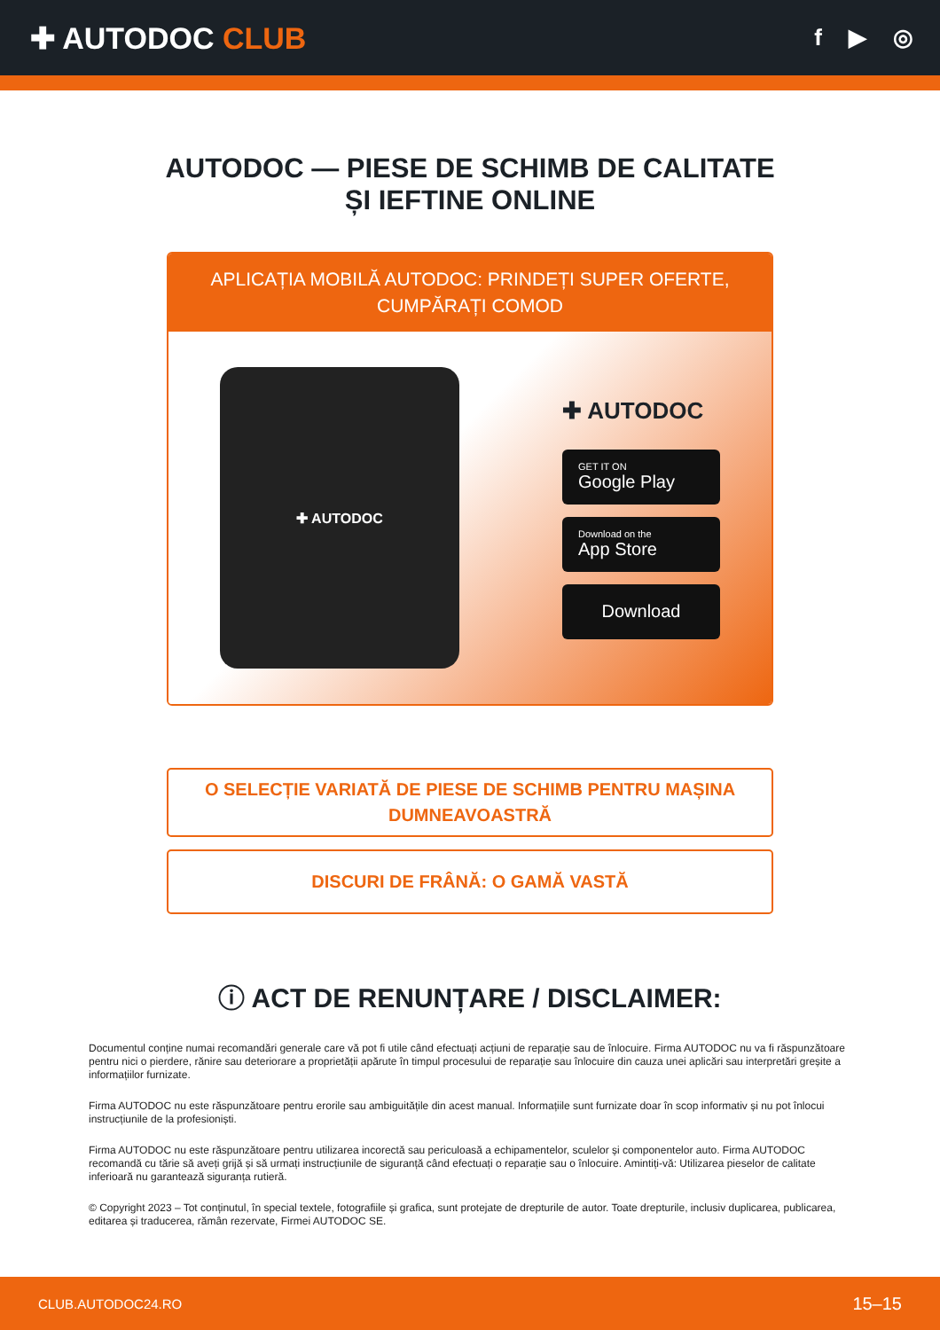✚ AUTODOC CLUB
f ▶ ◎
AUTODOC — PIESE DE SCHIMB DE CALITATE ȘI IEFTINE ONLINE
APLICAȚIA MOBILĂ AUTODOC: PRINDEȚI SUPER OFERTE, CUMPĂRAȚI COMOD
✚ AUTODOC
✚ AUTODOC
GET IT ON
Google Play
Download on the
App Store
Download
O SELECȚIE VARIATĂ DE PIESE DE SCHIMB PENTRU MAȘINA DUMNEAVOASTRĂ
DISCURI DE FRÂNĂ: O GAMĂ VASTĂ
ⓘ ACT DE RENUNȚARE / DISCLAIMER:
Documentul conține numai recomandări generale care vă pot fi utile când efectuați acțiuni de reparație sau de înlocuire. Firma AUTODOC nu va fi răspunzătoare pentru nici o pierdere, rănire sau deteriorare a proprietății apărute în timpul procesului de reparație sau înlocuire din cauza unei aplicări sau interpretări greșite a informațiilor furnizate.
Firma AUTODOC nu este răspunzătoare pentru erorile sau ambiguitățile din acest manual. Informațiile sunt furnizate doar în scop informativ și nu pot înlocui instrucțiunile de la profesioniști.
Firma AUTODOC nu este răspunzătoare pentru utilizarea incorectă sau periculoasă a echipamentelor, sculelor și componentelor auto. Firma AUTODOC recomandă cu tărie să aveți grijă și să urmați instrucțiunile de siguranță când efectuați o reparație sau o înlocuire. Amintiți-vă: Utilizarea pieselor de calitate inferioară nu garantează siguranța rutieră.
© Copyright 2023 – Tot conținutul, în special textele, fotografiile și grafica, sunt protejate de drepturile de autor. Toate drepturile, inclusiv duplicarea, publicarea, editarea și traducerea, rămân rezervate, Firmei AUTODOC SE.
CLUB.AUTODOC24.RO 15–15